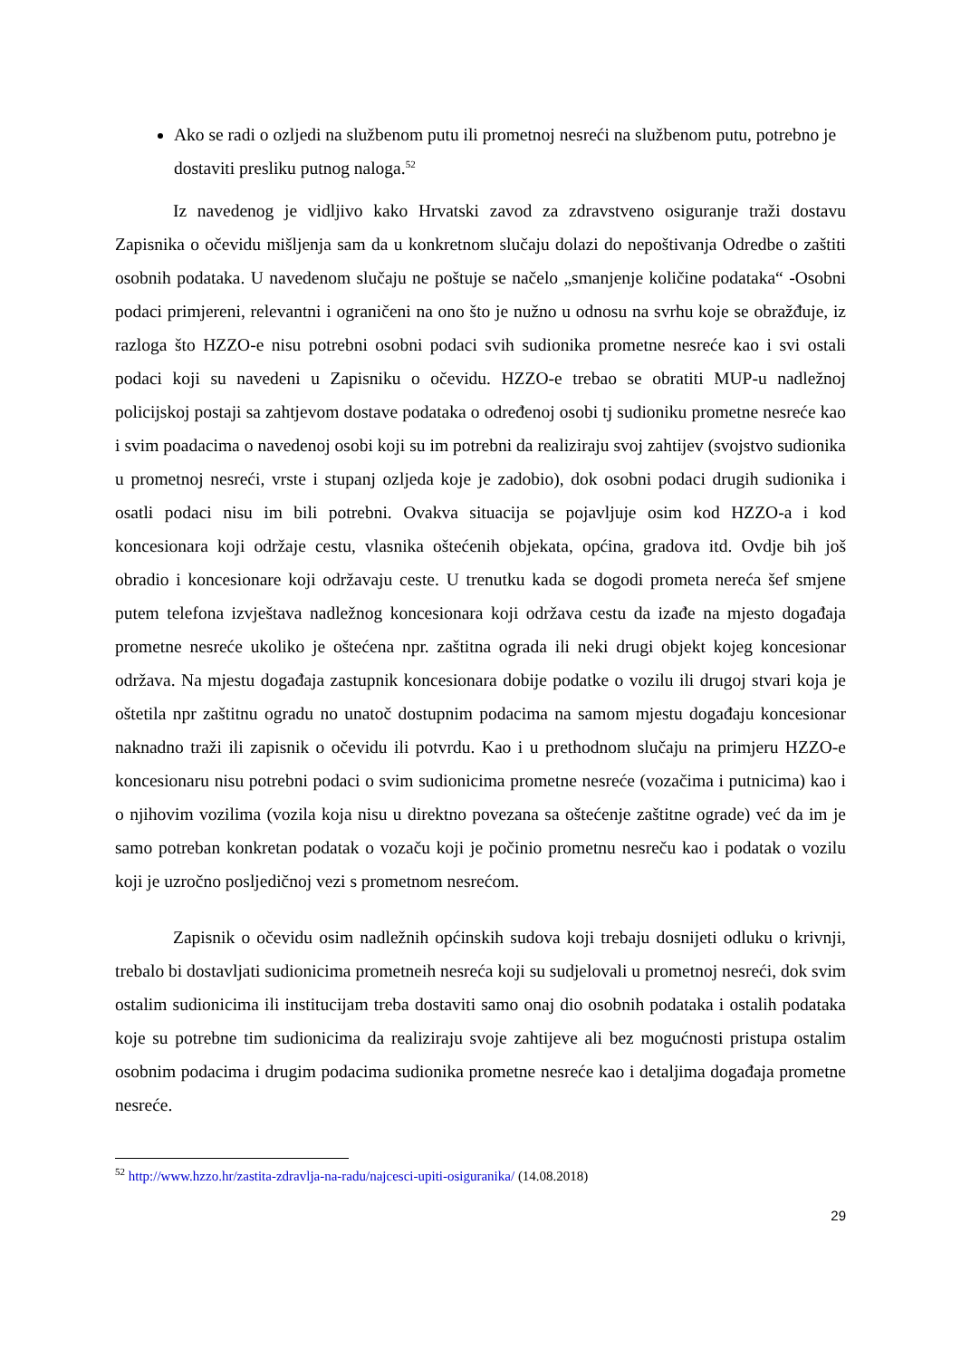Ako se radi o ozljedi na službenom putu ili prometnoj nesreći na službenom putu, potrebno je dostaviti presliku putnog naloga.<sup>52</sup>
Iz navedenog je vidljivo kako Hrvatski zavod za zdravstveno osiguranje traži dostavu Zapisnika o očevidu mišljenja sam da u konkretnom slučaju dolazi do nepoštivanja Odredbe o zaštiti osobnih podataka. U navedenom slučaju ne poštuje se načelo „smanjenje količine podataka“ -Osobni podaci primjereni, relevantni i ograničeni na ono što je nužno u odnosu na svrhu koje se obražđuje, iz razloga što HZZO-e nisu potrebni osobni podaci svih sudionika prometne nesreće kao i svi ostali podaci koji su navedeni u Zapisniku o očevidu. HZZO-e trebao se obratiti MUP-u nadležnoj policijskoj postaji sa zahtjevom dostave podataka o određenoj osobi tj sudioniku prometne nesreće kao i svim poadacima o navedenoj osobi koji su im potrebni da realiziraju svoj zahtijev (svojstvo sudionika u prometnoj nesreći, vrste i stupanj ozljeda koje je zadobio), dok osobni podaci drugih sudionika i osatli podaci nisu im bili potrebni. Ovakva situacija se pojavljuje osim kod HZZO-a i kod koncesionara koji održaje cestu, vlasnika oštećenih objekata, općina, gradova itd. Ovdje bih još obradio i koncesionare koji održavaju ceste. U trenutku kada se dogodi prometa nereća šef smjene putem telefona izvještava nadležnog koncesionara koji održava cestu da izađe na mjesto događaja prometne nesreće ukoliko je oštećena npr. zaštitna ograda ili neki drugi objekt kojeg koncesionar održava. Na mjestu događaja zastupnik koncesionara dobije podatke o vozilu ili drugoj stvari koja je oštetila npr zaštitnu ogradu no unatoč dostupnim podacima na samom mjestu događaju koncesionar naknadno traži ili zapisnik o očevidu ili potvrdu. Kao i u prethodnom slučaju na primjeru HZZO-e koncesionaru nisu potrebni podaci o svim sudionicima prometne nesreće (vozačima i putnicima) kao i o njihovim vozilima (vozila koja nisu u direktno povezana sa oštećenje zaštitne ograde) već da im je samo potreban konkretan podatak o vozaču koji je počinio prometnu nesreču kao i podatak o vozilu koji je uzročno posljedičnoj vezi s prometnom nesrećom.
Zapisnik o očevidu osim nadležnih općinskih sudova koji trebaju dosnijeti odluku o krivnji, trebalo bi dostavljati sudionicima prometneih nesreća koji su sudjelovali u prometnoj nesreći, dok svim ostalim sudionicima ili institucijam treba dostaviti samo onaj dio osobnih podataka i ostalih podataka koje su potrebne tim sudionicima da realiziraju svoje zahtijeve ali bez mogućnosti pristupa ostalim osobnim podacima i drugim podacima sudionika prometne nesreće kao i detaljima događaja prometne nesreće.
<sup>52</sup> http://www.hzzo.hr/zastita-zdravlja-na-radu/najcesci-upiti-osiguranika/ (14.08.2018)
29